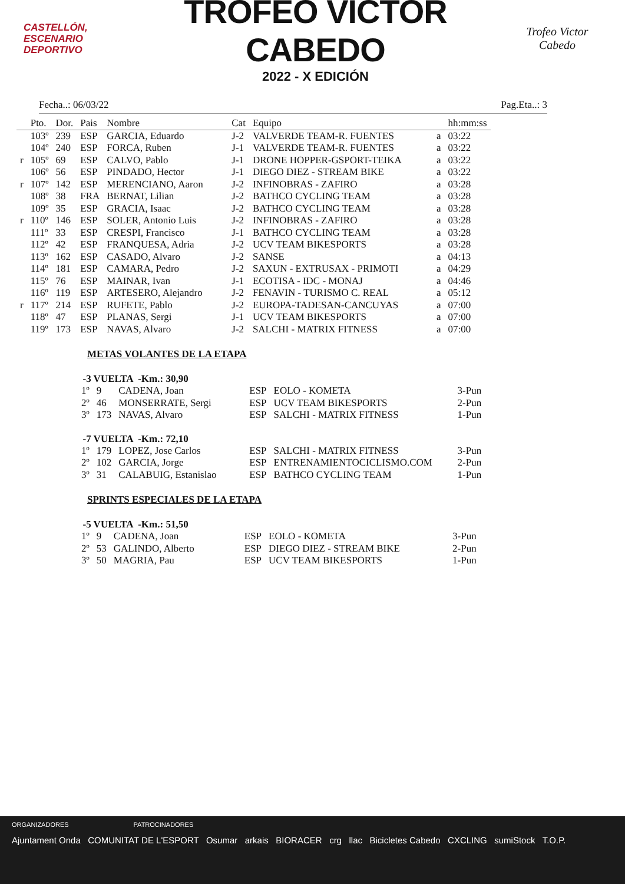CASTELLÓN,
ESCENARIO
DEPORTIVO
TROFEO VÍCTOR CABEDO
2022 - X EDICIÓN
Trofeo Victor Cabedo
Fecha..: 06/03/22 Pag.Eta..: 3
| | Pto. | Dor. | Pais | Nombre | Cat | Equipo | | hh:mm:ss |
| --- | --- | --- | --- | --- | --- | --- | --- | --- |
| | 103º | 239 | ESP | GARCIA, Eduardo | J-2 | VALVERDE TEAM-R. FUENTES | a | 03:22 |
| | 104º | 240 | ESP | FORCA, Ruben | J-1 | VALVERDE TEAM-R. FUENTES | a | 03:22 |
| r | 105º | 69 | ESP | CALVO, Pablo | J-1 | DRONE HOPPER-GSPORT-TEIKA | a | 03:22 |
| | 106º | 56 | ESP | PINDADO, Hector | J-1 | DIEGO DIEZ - STREAM BIKE | a | 03:22 |
| r | 107º | 142 | ESP | MERENCIANO, Aaron | J-2 | INFINOBRAS - ZAFIRO | a | 03:28 |
| | 108º | 38 | FRA | BERNAT, Lilian | J-2 | BATHCO CYCLING TEAM | a | 03:28 |
| | 109º | 35 | ESP | GRACIA, Isaac | J-2 | BATHCO CYCLING TEAM | a | 03:28 |
| r | 110º | 146 | ESP | SOLER, Antonio Luis | J-2 | INFINOBRAS - ZAFIRO | a | 03:28 |
| | 111º | 33 | ESP | CRESPI, Francisco | J-1 | BATHCO CYCLING TEAM | a | 03:28 |
| | 112º | 42 | ESP | FRANQUESA, Adria | J-2 | UCV TEAM BIKESPORTS | a | 03:28 |
| | 113º | 162 | ESP | CASADO, Alvaro | J-2 | SANSE | a | 04:13 |
| | 114º | 181 | ESP | CAMARA, Pedro | J-2 | SAXUN - EXTRUSAX - PRIMOTI | a | 04:29 |
| | 115º | 76 | ESP | MAINAR, Ivan | J-1 | ECOTISA - IDC - MONAJ | a | 04:46 |
| | 116º | 119 | ESP | ARTESERO, Alejandro | J-2 | FENAVIN - TURISMO C. REAL | a | 05:12 |
| r | 117º | 214 | ESP | RUFETE, Pablo | J-2 | EUROPA-TADESAN-CANCUYAS | a | 07:00 |
| | 118º | 47 | ESP | PLANAS, Sergi | J-1 | UCV TEAM BIKESPORTS | a | 07:00 |
| | 119º | 173 | ESP | NAVAS, Alvaro | J-2 | SALCHI - MATRIX FITNESS | a | 07:00 |
METAS VOLANTES DE LA ETAPA
-3 VUELTA -Km.: 30,90
| 1º | 9 | CADENA, Joan | ESP | EOLO - KOMETA | 3-Pun |
| 2º | 46 | MONSERRATE, Sergi | ESP | UCV TEAM BIKESPORTS | 2-Pun |
| 3º | 173 | NAVAS, Alvaro | ESP | SALCHI - MATRIX FITNESS | 1-Pun |
-7 VUELTA -Km.: 72,10
| 1º | 179 | LOPEZ, Jose Carlos | ESP | SALCHI - MATRIX FITNESS | 3-Pun |
| 2º | 102 | GARCIA, Jorge | ESP | ENTRENAMIENTOCICLISMO.COM | 2-Pun |
| 3º | 31 | CALABUIG, Estanislao | ESP | BATHCO CYCLING TEAM | 1-Pun |
SPRINTS ESPECIALES DE LA ETAPA
-5 VUELTA -Km.: 51,50
| 1º | 9 | CADENA, Joan | ESP | EOLO - KOMETA | 3-Pun |
| 2º | 53 | GALINDO, Alberto | ESP | DIEGO DIEZ - STREAM BIKE | 2-Pun |
| 3º | 50 | MAGRIA, Pau | ESP | UCV TEAM BIKESPORTS | 1-Pun |
ORGANIZADORES PATROCINADORES
Ajuntament Onda COMUNITAT DE L'ESPORT Osumar arkais BIORACER crg llac Bicicletes Cabedo CXCLING sumiStock T.O.P.